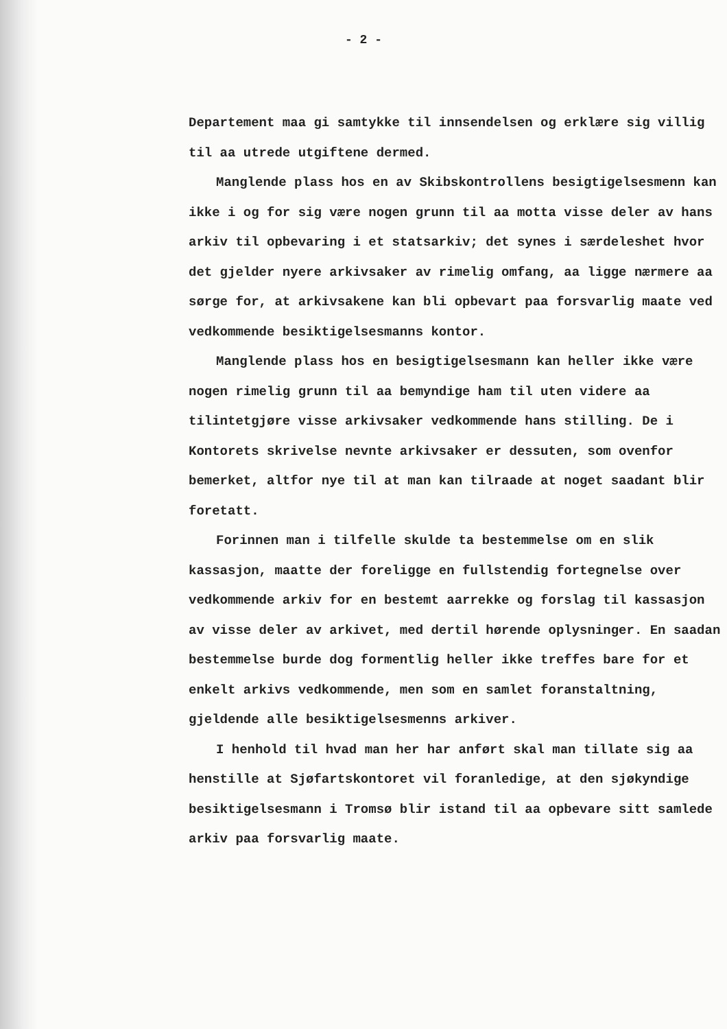- 2 -
Departement maa gi samtykke til innsendelsen og erklære sig villig til aa utrede utgiftene dermed.
Manglende plass hos en av Skibskontrollens besigtigel­sesmenn kan ikke i og for sig være nogen grunn til aa mot­ta visse deler av hans arkiv til opbevaring i et stats­arkiv; det synes i særdeleshet hvor det gjelder nyere ar­kivsaker av rimelig omfang, aa ligge nærmere aa sørge for, at arkivsakene kan bli opbevart paa forsvarlig maate ved vedkommende besiktigelsesmanns kontor.
Manglende plass hos en besigtigelsesmann kan heller ikke være nogen rimelig grunn til aa bemyndige ham til uten videre aa tilintetgjøre visse arkivsaker vedkommende hans stilling. De i Kontorets skrivelse nevnte arkivsaker er dessuten, som ovenfor bemerket, altfor nye til at man kan tilraade at noget saadant blir foretatt.
Forinnen man i tilfelle skulde ta bestemmelse om en slik kassasjon, maatte der foreligge en fullstendig fortegnelse over vedkommende arkiv for en bestemt aarrekke og forslag til kassasjon av visse deler av arkivet, med dertil hørende op­lysninger. En saadan bestemmelse burde dog formentlig heller ikke treffes bare for et enkelt arkivs vedkommende, men som en samlet foranstaltning, gjeldende alle besiktigelsesmenns arkiver.
I henhold til hvad man her har anført skal man tillate sig aa henstille at Sjøfartskontoret vil foranledige, at den sjøkyndige besiktigelsesmann i Tromsø blir istand til aa op­bevare sitt samlede arkiv paa forsvarlig maate.